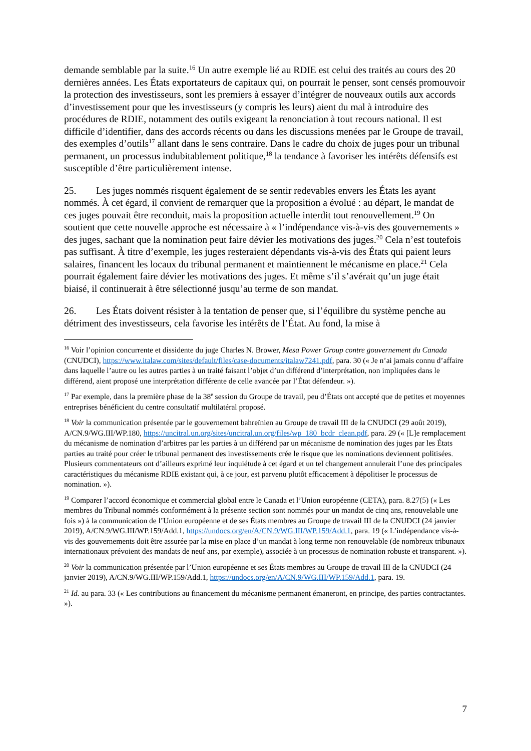demande semblable par la suite.<sup>16</sup> Un autre exemple lié au RDIE est celui des traités au cours des 20 dernières années. Les États exportateurs de capitaux qui, on pourrait le penser, sont censés promouvoir la protection des investisseurs, sont les premiers à essayer d’intégrer de nouveaux outils aux accords d’investissement pour que les investisseurs (y compris les leurs) aient du mal à introduire des procédures de RDIE, notamment des outils exigeant la renonciation à tout recours national. Il est difficile d’identifier, dans des accords récents ou dans les discussions menées par le Groupe de travail, des exemples d’outils<sup>17</sup> allant dans le sens contraire. Dans le cadre du choix de juges pour un tribunal permanent, un processus indubitablement politique,<sup>18</sup> la tendance à favoriser les intérêts défensifs est susceptible d’être particulièrement intense.
25. Les juges nommés risquent également de se sentir redevables envers les États les ayant nommés. À cet égard, il convient de remarquer que la proposition a évolué : au départ, le mandat de ces juges pouvait être reconduit, mais la proposition actuelle interdit tout renouvellement.<sup>19</sup> On soutient que cette nouvelle approche est nécessaire à « l’indépendance vis-à-vis des gouvernements » des juges, sachant que la nomination peut faire dévier les motivations des juges.<sup>20</sup> Cela n’est toutefois pas suffisant. À titre d’exemple, les juges resteraient dépendants vis-à-vis des États qui paient leurs salaires, financent les locaux du tribunal permanent et maintiennent le mécanisme en place.<sup>21</sup> Cela pourrait également faire dévier les motivations des juges. Et même s’il s’avérait qu’un juge était biaisé, il continuerait à être sélectionné jusqu’au terme de son mandat.
26. Les États doivent résister à la tentation de penser que, si l’équilibre du système penche au détriment des investisseurs, cela favorise les intérêts de l’État. Au fond, la mise à
<sup>16</sup> Voir l’opinion concurrente et dissidente du juge Charles N. Brower, Mesa Power Group contre gouvernement du Canada (CNUDCI), https://www.italaw.com/sites/default/files/case-documents/italaw7241.pdf, para. 30 (« Je n’ai jamais connu d’affaire dans laquelle l’autre ou les autres parties à un traité faisant l’objet d’un différend d’interprétation, non impliquées dans le différend, aient proposé une interprétation différente de celle avancée par l’État défendeur. »).
<sup>17</sup> Par exemple, dans la première phase de la 38<sup>e</sup> session du Groupe de travail, peu d’États ont accepté que de petites et moyennes entreprises bénéficient du centre consultatif multilatéral proposé.
<sup>18</sup> Voir la communication présentée par le gouvernement bahreïnien au Groupe de travail III de la CNUDCI (29 août 2019), A/CN.9/WG.III/WP.180, https://uncitral.un.org/sites/uncitral.un.org/files/wp_180_bcdr_clean.pdf, para. 29 (« [L]e remplacement du mécanisme de nomination d’arbitres par les parties à un différend par un mécanisme de nomination des juges par les États parties au traité pour créer le tribunal permanent des investissements crée le risque que les nominations deviennent politisées. Plusieurs commentateurs ont d’ailleurs exprimé leur inquiétude à cet égard et un tel changement annulerait l’une des principales caractéristiques du mécanisme RDIE existant qui, à ce jour, est parvenu plutôt efficacement à dépolitiser le processus de nomination. »).
<sup>19</sup> Comparer l’accord économique et commercial global entre le Canada et l’Union européenne (CETA), para. 8.27(5) (« Les membres du Tribunal nommés conformément à la présente section sont nommés pour un mandat de cinq ans, renouvelable une fois ») à la communication de l’Union européenne et de ses États membres au Groupe de travail III de la CNUDCI (24 janvier 2019), A/CN.9/WG.III/WP.159/Add.1, https://undocs.org/en/A/CN.9/WG.III/WP.159/Add.1, para. 19 (« L’indépendance vis-à-vis des gouvernements doit être assurée par la mise en place d’un mandat à long terme non renouvelable (de nombreux tribunaux internationaux prévoient des mandats de neuf ans, par exemple), associée à un processus de nomination robuste et transparent. »).
<sup>20</sup> Voir la communication présentée par l’Union européenne et ses États membres au Groupe de travail III de la CNUDCI (24 janvier 2019), A/CN.9/WG.III/WP.159/Add.1, https://undocs.org/en/A/CN.9/WG.III/WP.159/Add.1, para. 19.
<sup>21</sup> Id. au para. 33 (« Les contributions au financement du mécanisme permanent émaneront, en principe, des parties contractantes. »).
7